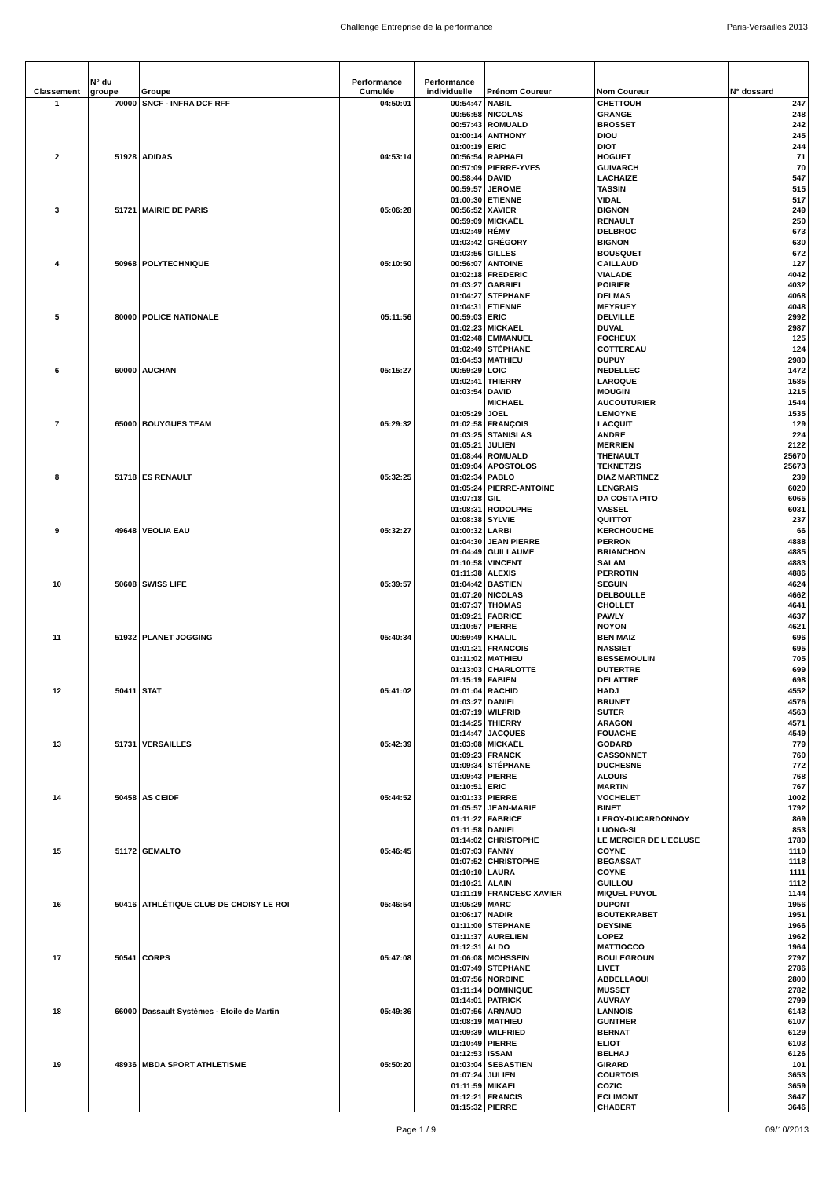Challenge Entreprise de la performance Paris-Versailles 2013
| Classement | N° du groupe | Groupe | Performance Cumulée | Performance individuelle | Prénom Coureur | Nom Coureur | N° dossard |
| --- | --- | --- | --- | --- | --- | --- | --- |
| 1 | 70000 | SNCF - INFRA DCF RFF | 04:50:01 | 00:54:47 | NABIL | CHETTOUH | 247 |
| | | | | 00:56:58 | NICOLAS | GRANGE | 248 |
| | | | | 00:57:43 | ROMUALD | BROSSET | 242 |
| | | | | 01:00:14 | ANTHONY | DIOU | 245 |
| | | | | 01:00:19 | ERIC | DIOT | 244 |
| 2 | 51928 | ADIDAS | 04:53:14 | 00:56:54 | RAPHAEL | HOGUET | 71 |
| | | | | 00:57:09 | PIERRE-YVES | GUIVARCH | 70 |
| | | | | 00:58:44 | DAVID | LACHAIZE | 547 |
| | | | | 00:59:57 | JEROME | TASSIN | 515 |
| | | | | 01:00:30 | ETIENNE | VIDAL | 517 |
| 3 | 51721 | MAIRIE DE PARIS | 05:06:28 | 00:56:52 | XAVIER | BIGNON | 249 |
| | | | | 00:59:09 | MICKAËL | RENAULT | 250 |
| | | | | 01:02:49 | RÉMY | DELBROC | 673 |
| | | | | 01:03:42 | GRÉGORY | BIGNON | 630 |
| | | | | 01:03:56 | GILLES | BOUSQUET | 672 |
| 4 | 50968 | POLYTECHNIQUE | 05:10:50 | 00:56:07 | ANTOINE | CAILLAUD | 127 |
| | | | | 01:02:18 | FREDERIC | VIALADE | 4042 |
| | | | | 01:03:27 | GABRIEL | POIRIER | 4032 |
| | | | | 01:04:27 | STEPHANE | DELMAS | 4068 |
| | | | | 01:04:31 | ETIENNE | MEYRUEY | 4048 |
| 5 | 80000 | POLICE NATIONALE | 05:11:56 | 00:59:03 | ERIC | DELVILLE | 2992 |
| | | | | 01:02:23 | MICKAEL | DUVAL | 2987 |
| | | | | 01:02:48 | EMMANUEL | FOCHEUX | 125 |
| | | | | 01:02:49 | STÉPHANE | COTTEREAU | 124 |
| | | | | 01:04:53 | MATHIEU | DUPUY | 2980 |
| 6 | 60000 | AUCHAN | 05:15:27 | 00:59:29 | LOIC | NEDELLEC | 1472 |
| | | | | 01:02:41 | THIERRY | LAROQUE | 1585 |
| | | | | 01:03:54 | DAVID | MOUGIN | 1215 |
| | | | | | MICHAEL | AUCOUTURIER | 1544 |
| | | | | 01:05:29 | JOEL | LEMOYNE | 1535 |
| 7 | 65000 | BOUYGUES TEAM | 05:29:32 | 01:02:58 | FRANÇOIS | LACQUIT | 129 |
| | | | | 01:03:25 | STANISLAS | ANDRE | 224 |
| | | | | 01:05:21 | JULIEN | MERRIEN | 2122 |
| | | | | 01:08:44 | ROMUALD | THENAULT | 25670 |
| | | | | 01:09:04 | APOSTOLOS | TEKNETZIS | 25673 |
| 8 | 51718 | ES RENAULT | 05:32:25 | 01:02:34 | PABLO | DIAZ MARTINEZ | 239 |
| | | | | 01:05:24 | PIERRE-ANTOINE | LENGRAIS | 6020 |
| | | | | 01:07:18 | GIL | DA COSTA PITO | 6065 |
| | | | | 01:08:31 | RODOLPHE | VASSEL | 6031 |
| | | | | 01:08:38 | SYLVIE | QUITTOT | 237 |
| 9 | 49648 | VEOLIA EAU | 05:32:27 | 01:00:32 | LARBI | KERCHOUCHE | 66 |
| | | | | 01:04:30 | JEAN PIERRE | PERRON | 4888 |
| | | | | 01:04:49 | GUILLAUME | BRIANCHON | 4885 |
| | | | | 01:10:58 | VINCENT | SALAM | 4883 |
| | | | | 01:11:38 | ALEXIS | PERROTIN | 4886 |
| 10 | 50608 | SWISS LIFE | 05:39:57 | 01:04:42 | BASTIEN | SEGUIN | 4624 |
| | | | | 01:07:20 | NICOLAS | DELBOULLE | 4662 |
| | | | | 01:07:37 | THOMAS | CHOLLET | 4641 |
| | | | | 01:09:21 | FABRICE | PAWLY | 4637 |
| | | | | 01:10:57 | PIERRE | NOYON | 4621 |
| 11 | 51932 | PLANET JOGGING | 05:40:34 | 00:59:49 | KHALIL | BEN MAIZ | 696 |
| | | | | 01:01:21 | FRANCOIS | NASSIET | 695 |
| | | | | 01:11:02 | MATHIEU | BESSEMOULIN | 705 |
| | | | | 01:13:03 | CHARLOTTE | DUTERTRE | 699 |
| | | | | 01:15:19 | FABIEN | DELATTRE | 698 |
| 12 | 50411 | STAT | 05:41:02 | 01:01:04 | RACHID | HADJ | 4552 |
| | | | | 01:03:27 | DANIEL | BRUNET | 4576 |
| | | | | 01:07:19 | WILFRID | SUTER | 4563 |
| | | | | 01:14:25 | THIERRY | ARAGON | 4571 |
| | | | | 01:14:47 | JACQUES | FOUACHE | 4549 |
| 13 | 51731 | VERSAILLES | 05:42:39 | 01:03:08 | MICKAËL | GODARD | 779 |
| | | | | 01:09:23 | FRANCK | CASSONNET | 760 |
| | | | | 01:09:34 | STÉPHANE | DUCHESNE | 772 |
| | | | | 01:09:43 | PIERRE | ALOUIS | 768 |
| | | | | 01:10:51 | ERIC | MARTIN | 767 |
| 14 | 50458 | AS CEIDF | 05:44:52 | 01:01:33 | PIERRE | VOCHELET | 1002 |
| | | | | 01:05:57 | JEAN-MARIE | BINET | 1792 |
| | | | | 01:11:22 | FABRICE | LEROY-DUCARDONNOY | 869 |
| | | | | 01:11:58 | DANIEL | LUONG-SI | 853 |
| | | | | 01:14:02 | CHRISTOPHE | LE MERCIER DE L'ECLUSE | 1780 |
| 15 | 51172 | GEMALTO | 05:46:45 | 01:07:03 | FANNY | COYNE | 1110 |
| | | | | 01:07:52 | CHRISTOPHE | BEGASSAT | 1118 |
| | | | | 01:10:10 | LAURA | COYNE | 1111 |
| | | | | 01:10:21 | ALAIN | GUILLOU | 1112 |
| | | | | 01:11:19 | FRANCESC XAVIER | MIQUEL PUYOL | 1144 |
| 16 | 50416 | ATHLÉTIQUE CLUB DE CHOISY LE ROI | 05:46:54 | 01:05:29 | MARC | DUPONT | 1956 |
| | | | | 01:06:17 | NADIR | BOUTEKRABET | 1951 |
| | | | | 01:11:00 | STEPHANE | DEYSINE | 1966 |
| | | | | 01:11:37 | AURELIEN | LOPEZ | 1962 |
| | | | | 01:12:31 | ALDO | MATTIOCCO | 1964 |
| 17 | 50541 | CORPS | 05:47:08 | 01:06:08 | MOHSSEIN | BOULEGROUN | 2797 |
| | | | | 01:07:49 | STEPHANE | LIVET | 2786 |
| | | | | 01:07:56 | NORDINE | ABDELLAOUI | 2800 |
| | | | | 01:11:14 | DOMINIQUE | MUSSET | 2782 |
| | | | | 01:14:01 | PATRICK | AUVRAY | 2799 |
| 18 | 66000 | Dassault Systèmes - Etoile de Martin | 05:49:36 | 01:07:56 | ARNAUD | LANNOIS | 6143 |
| | | | | 01:08:19 | MATHIEU | GUNTHER | 6107 |
| | | | | 01:09:39 | WILFRIED | BERNAT | 6129 |
| | | | | 01:10:49 | PIERRE | ELIOT | 6103 |
| | | | | 01:12:53 | ISSAM | BELHAJ | 6126 |
| 19 | 48936 | MBDA SPORT ATHLETISME | 05:50:20 | 01:03:04 | SEBASTIEN | GIRARD | 101 |
| | | | | 01:07:24 | JULIEN | COURTOIS | 3653 |
| | | | | 01:11:59 | MIKAEL | COZIC | 3659 |
| | | | | 01:12:21 | FRANCIS | ECLIMONT | 3647 |
| | | | | 01:15:32 | PIERRE | CHABERT | 3646 |
Page 1 / 9 09/10/2013